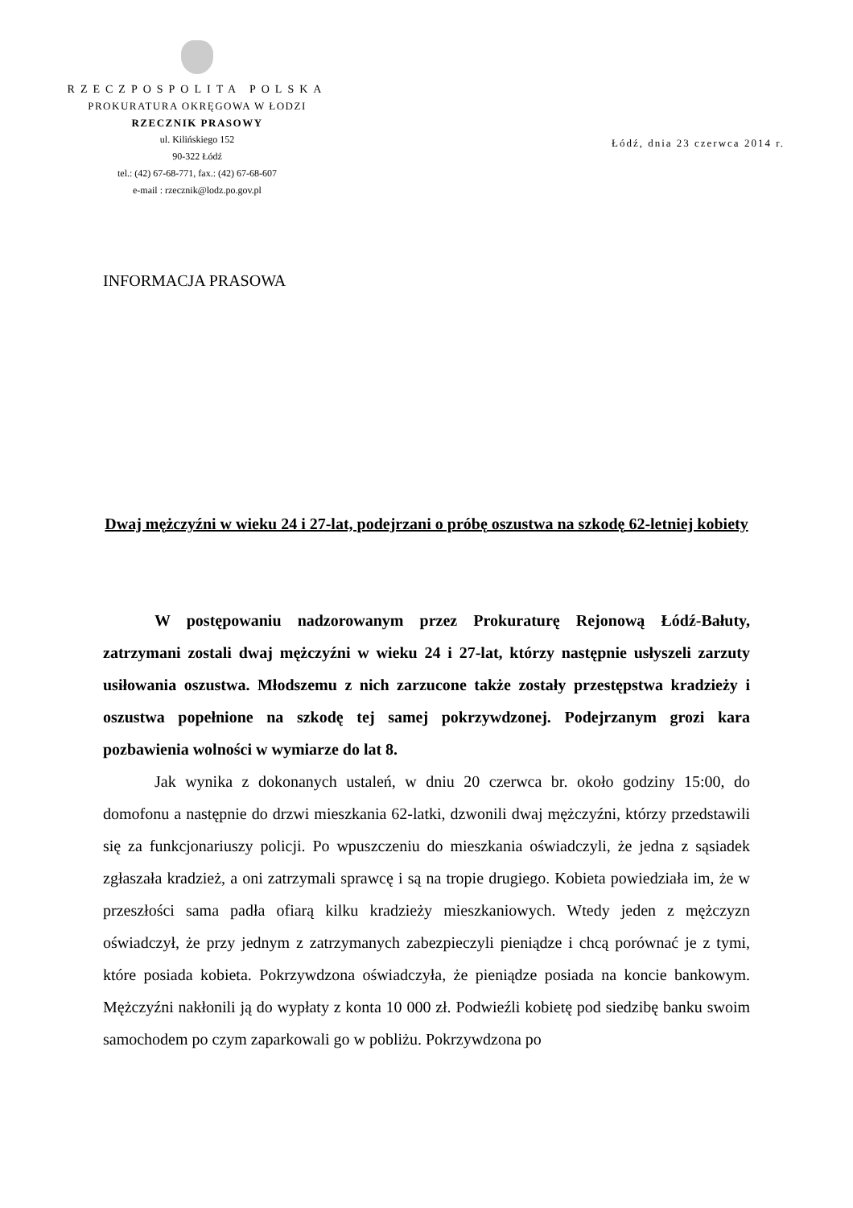RZECZPOSPOLITA POLSKA
PROKURATURA OKRĘGOWA W ŁODZI
RZECZNIK PRASOWY
ul. Kilińskiego 152
90-322 Łódź
tel.: (42) 67-68-771, fax.: (42) 67-68-607
e-mail : rzecznik@lodz.po.gov.pl
Łódź, dnia 23 czerwca 2014 r.
INFORMACJA PRASOWA
Dwaj mężczyźni w wieku 24 i 27-lat, podejrzani o próbę oszustwa na szkodę 62-letniej kobiety
W postępowaniu nadzorowanym przez Prokuraturę Rejonową Łódź-Bałuty, zatrzymani zostali dwaj mężczyźni w wieku 24 i 27-lat, którzy następnie usłyszeli zarzuty usiłowania oszustwa. Młodszemu z nich zarzucone także zostały przestępstwa kradzieży i oszustwa popełnione na szkodę tej samej pokrzywdzonej. Podejrzanym grozi kara pozbawienia wolności w wymiarze do lat 8.
Jak wynika z dokonanych ustaleń, w dniu 20 czerwca br. około godziny 15:00, do domofonu a następnie do drzwi mieszkania 62-latki, dzwonili dwaj mężczyźni, którzy przedstawili się za funkcjonariuszy policji. Po wpuszczeniu do mieszkania oświadczyli, że jedna z sąsiadek zgłaszała kradzież, a oni zatrzymali sprawcę i są na tropie drugiego. Kobieta powiedziała im, że w przeszłości sama padła ofiarą kilku kradzieży mieszkaniowych. Wtedy jeden z mężczyzn oświadczył, że przy jednym z zatrzymanych zabezpieczyli pieniądze i chcą porównać je z tymi, które posiada kobieta. Pokrzywdzona oświadczyła, że pieniądze posiada na koncie bankowym. Mężczyźni nakłonili ją do wypłaty z konta 10 000 zł. Podwieźli kobietę pod siedzibę banku swoim samochodem po czym zaparkowali go w pobliżu. Pokrzywdzona po